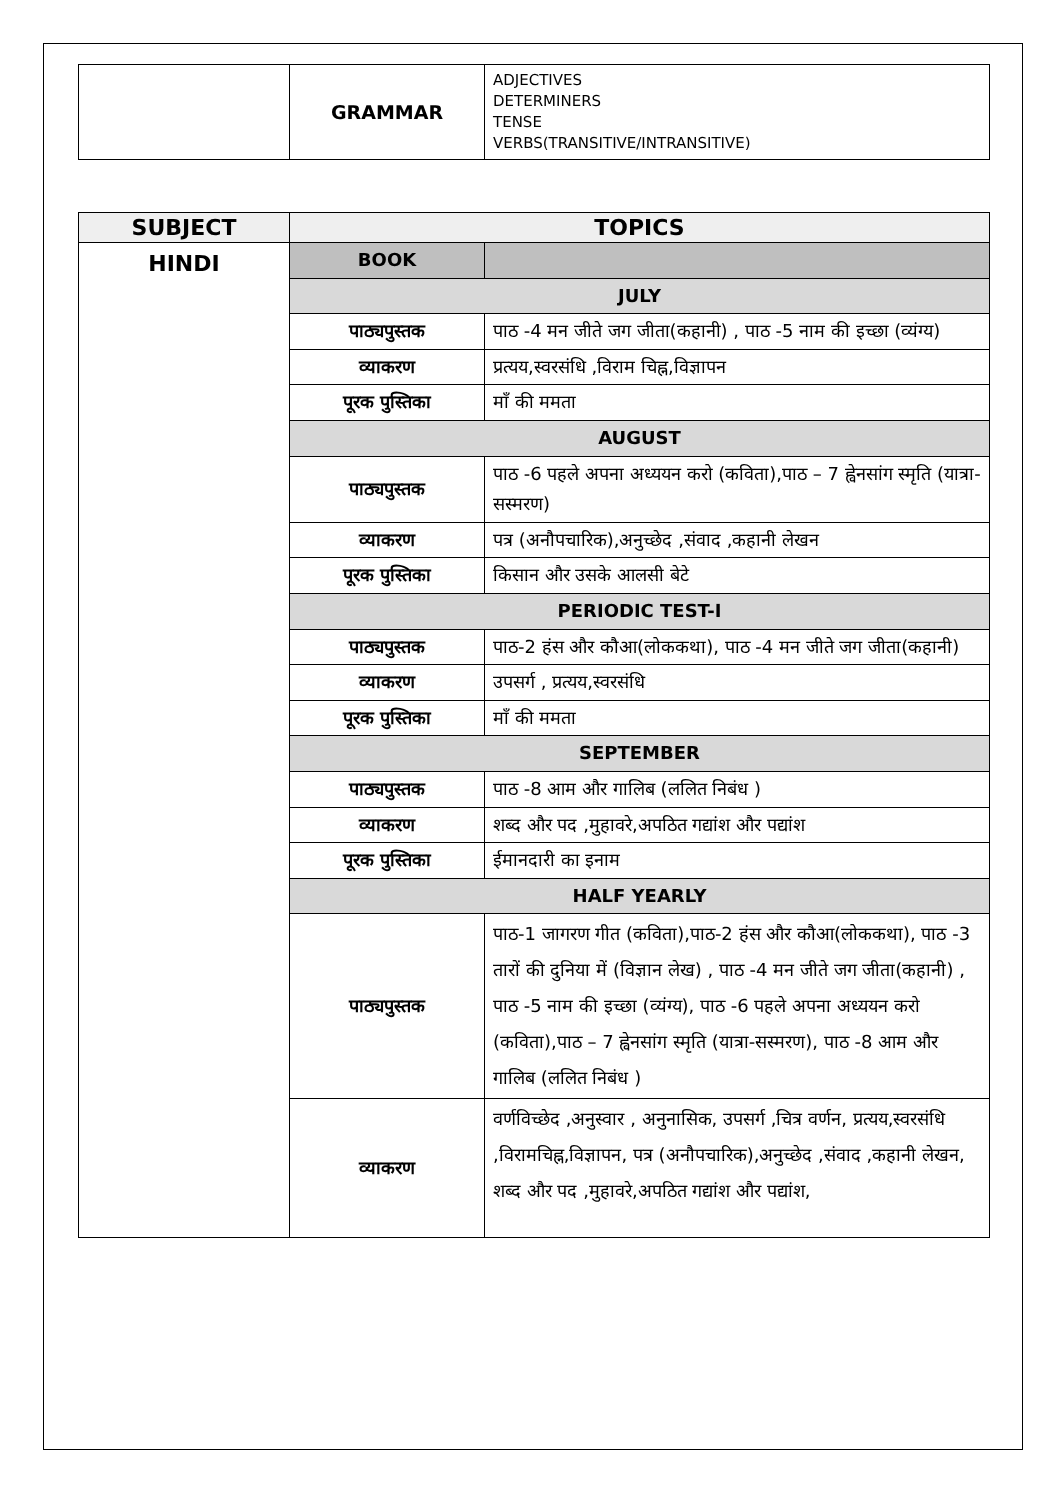| | GRAMMAR | ADJECTIVES DETERMINERS TENSE VERBS(TRANSITIVE/INTRANSITIVE) |
| SUBJECT | TOPICS | |
| --- | --- | --- |
| HINDI | BOOK | |
| | JULY | |
| | पाठ्यपुस्तक | पाठ -4 मन जीते जग जीता(कहानी) , पाठ -5 नाम की इच्छा (व्यंग्य) |
| | व्याकरण | प्रत्यय,स्वरसंधि ,विराम चिह्न,विज्ञापन |
| | पूरक पुस्तिका | माँ की ममता |
| | AUGUST | |
| | पाठ्यपुस्तक | पाठ -6 पहले अपना अध्ययन करो (कविता),पाठ – 7 ह्वेनसांग स्मृति (यात्रा-सस्मरण) |
| | व्याकरण | पत्र (अनौपचारिक),अनुच्छेद ,संवाद ,कहानी लेखन |
| | पूरक पुस्तिका | किसान और उसके आलसी बेटे |
| | PERIODIC TEST-I | |
| | पाठ्यपुस्तक | पाठ-2 हंस और कौआ(लोककथा), पाठ -4 मन जीते जग जीता(कहानी) |
| | व्याकरण | उपसर्ग , प्रत्यय,स्वरसंधि |
| | पूरक पुस्तिका | माँ की ममता |
| | SEPTEMBER | |
| | पाठ्यपुस्तक | पाठ -8 आम और गालिब (ललित निबंध ) |
| | व्याकरण | शब्द और पद ,मुहावरे,अपठित गद्यांश और पद्यांश |
| | पूरक पुस्तिका | ईमानदारी का इनाम |
| | HALF YEARLY | |
| | पाठ्यपुस्तक | पाठ-1 जागरण गीत (कविता),पाठ-2 हंस और कौआ(लोककथा), पाठ -3 तारों की दुनिया में (विज्ञान लेख) , पाठ -4 मन जीते जग जीता(कहानी) , पाठ -5 नाम की इच्छा (व्यंग्य), पाठ -6 पहले अपना अध्ययन करो (कविता),पाठ – 7 ह्वेनसांग स्मृति (यात्रा-सस्मरण), पाठ -8 आम और गालिब (ललित निबंध ) |
| | व्याकरण | वर्णविच्छेद ,अनुस्वार , अनुनासिक, उपसर्ग ,चित्र वर्णन, प्रत्यय,स्वरसंधि ,विरामचिह्न,विज्ञापन, पत्र (अनौपचारिक),अनुच्छेद ,संवाद ,कहानी लेखन, शब्द और पद ,मुहावरे,अपठित गद्यांश और पद्यांश, |